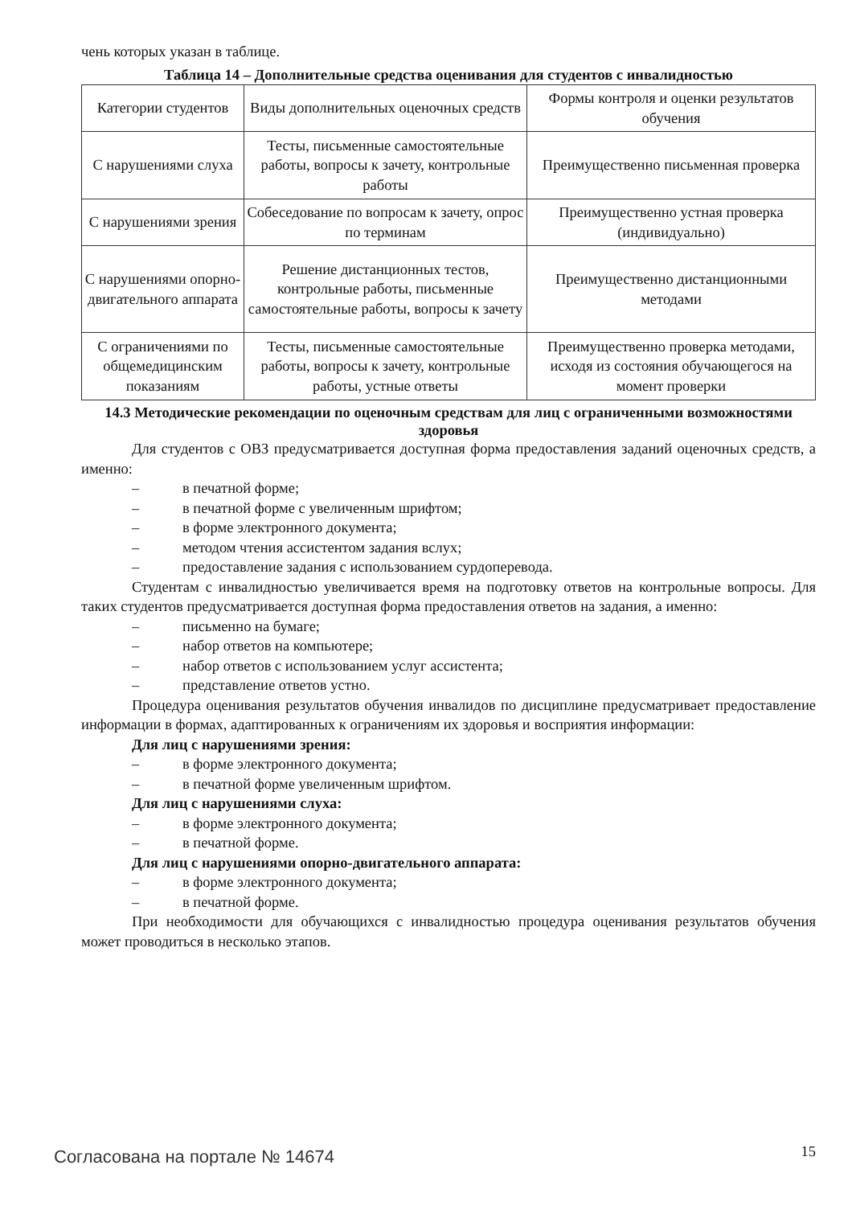чень которых указан в таблице.
Таблица 14 – Дополнительные средства оценивания для студентов с инвалидностью
| Категории студентов | Виды дополнительных оценочных средств | Формы контроля и оценки результатов обучения |
| С нарушениями слуха | Тесты, письменные самостоятельные работы, вопросы к зачету, контрольные работы | Преимущественно письменная проверка |
| С нарушениями зрения | Собеседование по вопросам к зачету, опрос по терминам | Преимущественно устная проверка (индивидуально) |
| С нарушениями опорно-двигательного аппарата | Решение дистанционных тестов, контрольные работы, письменные самостоятельные работы, вопросы к зачету | Преимущественно дистанционными методами |
| С ограничениями по общемедицинским показаниям | Тесты, письменные самостоятельные работы, вопросы к зачету, контрольные работы, устные ответы | Преимущественно проверка методами, исходя из состояния обучающегося на момент проверки |
14.3 Методические рекомендации по оценочным средствам для лиц с ограниченными возможностями здоровья
Для студентов с ОВЗ предусматривается доступная форма предоставления заданий оценочных средств, а именно:
– в печатной форме;
– в печатной форме с увеличенным шрифтом;
– в форме электронного документа;
– методом чтения ассистентом задания вслух;
– предоставление задания с использованием сурдоперевода.
Студентам с инвалидностью увеличивается время на подготовку ответов на контрольные вопросы. Для таких студентов предусматривается доступная форма предоставления ответов на задания, а именно:
– письменно на бумаге;
– набор ответов на компьютере;
– набор ответов с использованием услуг ассистента;
– представление ответов устно.
Процедура оценивания результатов обучения инвалидов по дисциплине предусматривает предоставление информации в формах, адаптированных к ограничениям их здоровья и восприятия информации:
Для лиц с нарушениями зрения:
– в форме электронного документа;
– в печатной форме увеличенным шрифтом.
Для лиц с нарушениями слуха:
– в форме электронного документа;
– в печатной форме.
Для лиц с нарушениями опорно-двигательного аппарата:
– в форме электронного документа;
– в печатной форме.
При необходимости для обучающихся с инвалидностью процедура оценивания результатов обучения может проводиться в несколько этапов.
Согласована на портале № 14674 15